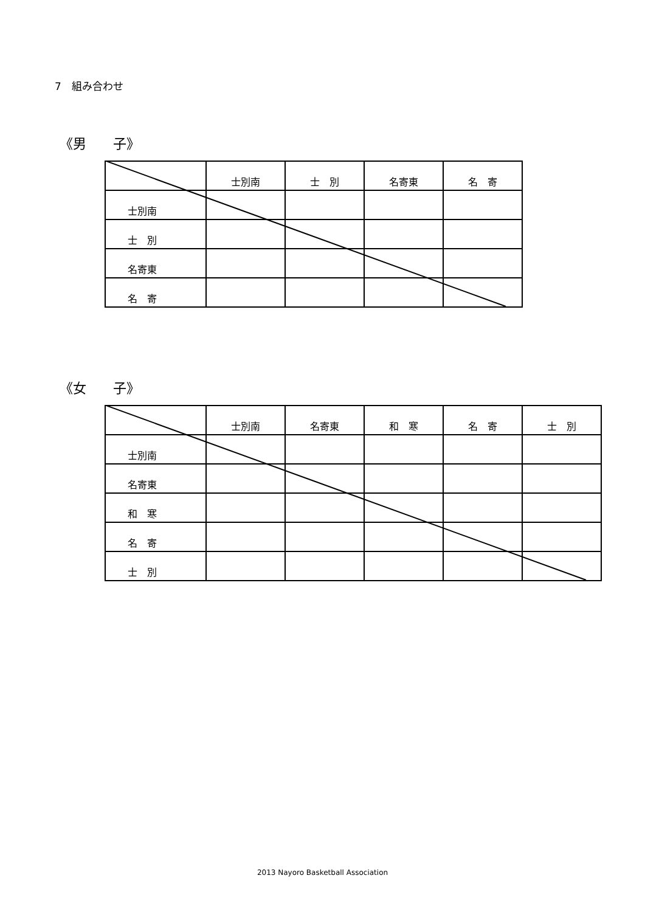7　組み合わせ
《男　　子》
| | 士別南 | 士 別 | 名寄東 | 名 寄 |
| 士別南 | | | | |
| 士 別 | | | | |
| 名寄東 | | | | |
| 名 寄 | | | | |
《女　　子》
| | 士別南 | 名寄東 | 和 寒 | 名 寄 | 士 別 |
| 士別南 | | | | | |
| 名寄東 | | | | | |
| 和 寒 | | | | | |
| 名 寄 | | | | | |
| 士 別 | | | | | |
2013 Nayoro Basketball Association